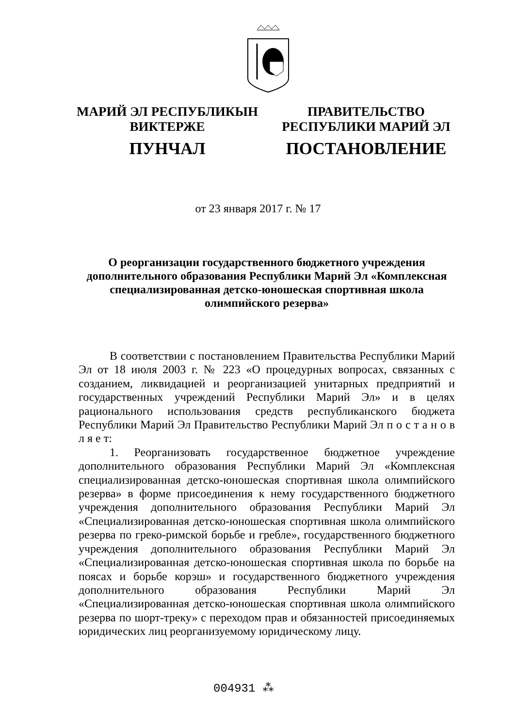МАРИЙ ЭЛ РЕСПУБЛИКЫН
ВИКТЕРЖЕ
ПУНЧАЛ
ПРАВИТЕЛЬСТВО
РЕСПУБЛИКИ МАРИЙ ЭЛ
ПОСТАНОВЛЕНИЕ
от 23 января 2017 г. № 17
О реорганизации государственного бюджетного учреждения дополнительного образования Республики Марий Эл «Комплексная специализированная детско-юношеская спортивная школа олимпийского резерва»
В соответствии с постановлением Правительства Республики Марий Эл от 18 июля 2003 г. № 223 «О процедурных вопросах, связанных с созданием, ликвидацией и реорганизацией унитарных предприятий и государственных учреждений Республики Марий Эл» и в целях рационального использования средств республиканского бюджета Республики Марий Эл Правительство Республики Марий Эл п о с т а н о в л я е т:
1. Реорганизовать государственное бюджетное учреждение дополнительного образования Республики Марий Эл «Комплексная специализированная детско-юношеская спортивная школа олимпийского резерва» в форме присоединения к нему государственного бюджетного учреждения дополнительного образования Республики Марий Эл «Специализированная детско-юношеская спортивная школа олимпийского резерва по греко-римской борьбе и гребле», государственного бюджетного учреждения дополнительного образования Республики Марий Эл «Специализированная детско-юношеская спортивная школа по борьбе на поясах и борьбе корэш» и государственного бюджетного учреждения дополнительного образования Республики Марий Эл «Специализированная детско-юношеская спортивная школа олимпийского резерва по шорт-треку» с переходом прав и обязанностей присоединяемых юридических лиц реорганизуемому юридическому лицу.
004931 ⁂